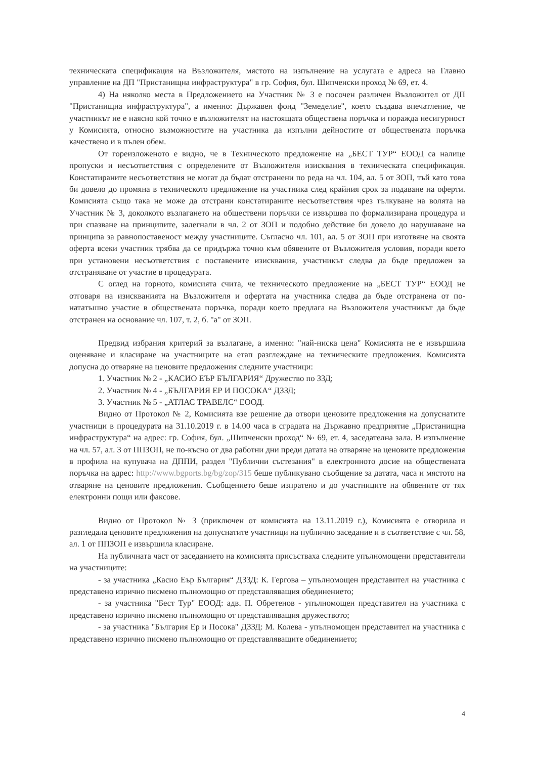техническата спецификация на Възложителя, мястото на изпълнение на услугата е адреса на Главно управление на ДП "Пристанищна инфраструктура" в гр. София, бул. Шипченски проход № 69, ет. 4.
4) На няколко места в Предложението на Участник № 3 е посочен различен Възложител от ДП "Пристанищна инфраструктура", а именно: Държавен фонд "Земеделие", което създава впечатление, че участникът не е наясно кой точно е възложителят на настоящата обществена поръчка и поражда несигурност у Комисията, относно възможностите на участника да изпълни дейностите от обществената поръчка качествено и в пълен обем.
От гореизложеното е видно, че в Техническото предложение на „БЕСТ ТУР“ ЕООД са налице пропуски и несъответствия с определените от Възложителя изисквания в техническата спецификация. Констатираните несъответствия не могат да бъдат отстранени по реда на чл. 104, ал. 5 от ЗОП, тъй като това би довело до промяна в техническото предложение на участника след крайния срок за подаване на оферти. Комисията също така не може да отстрани констатираните несъответствия чрез тълкуване на волята на Участник № 3, доколкото възлагането на обществени поръчки се извършва по формализирана процедура и при спазване на принципите, залегнали в чл. 2 от ЗОП и подобно действие би довело до нарушаване на принципа за равнопоставеност между участниците. Съгласно чл. 101, ал. 5 от ЗОП при изготвяне на своята оферта всеки участник трябва да се придържа точно към обявените от Възложителя условия, поради което при установени несъответствия с поставените изисквания, участникът следва да бъде предложен за отстраняване от участие в процедурата.
С оглед на горното, комисията счита, че техническото предложение на „БЕСТ ТУР“ ЕООД не отговаря на изискванията на Възложителя и офертата на участника следва да бъде отстранена от по-нататъшно участие в обществената поръчка, поради което предлага на Възложителя участникът да бъде отстранен на основание чл. 107, т. 2, б. "а" от ЗОП.
Предвид избрания критерий за възлагане, а именно: "най-ниска цена" Комисията не е извършила оценяване и класиране на участниците на етап разглеждане на техническите предложения. Комисията допусна до отваряне на ценовите предложения следните участници:
1. Участник № 2 - „КАСИО ЕЪР БЪЛГАРИЯ“ Дружество по ЗЗД;
2. Участник № 4 - „БЪЛГАРИЯ ЕР И ПОСОКА“ ДЗЗД;
3. Участник № 5 - „АТЛАС ТРАВЕЛС“ ЕООД.
Видно от Протокол № 2, Комисията взе решение да отвори ценовите предложения на допуснатите участници в процедурата на 31.10.2019 г. в 14.00 часа в сградата на Държавно предприятие „Пристанищна инфраструктура“ на адрес: гр. София, бул. „Шипченски проход“ № 69, ет. 4, заседателна зала. В изпълнение на чл. 57, ал. 3 от ППЗОП, не по-късно от два работни дни преди датата на отваряне на ценовите предложения в профила на купувача на ДППИ, раздел "Публични състезания" в електронното досие на обществената поръчка на адрес: http://www.bgports.bg/bg/zop/315 беше публикувано съобщение за датата, часа и мястото на отваряне на ценовите предложения. Съобщението беше изпратено и до участниците на обявените от тях електронни пощи или факсове.
Видно от Протокол № 3 (приключен от комисията на 13.11.2019 г.), Комисията е отворила и разгледала ценовите предложения на допуснатите участници на публично заседание и в съответствие с чл. 58, ал. 1 от ППЗОП е извършила класиране.
На публичната част от заседанието на комисията присъстваха следните упълномощени представители на участниците:
- за участника „Касио Еър България“ ДЗЗД: К. Гергова – упълномощен представител на участника с представено изрично писмено пълномощно от представляващия обединението;
- за участника "Бест Тур" ЕООД: адв. П. Обретенов - упълномощен представител на участника с представено изрично писмено пълномощно от представляващия дружеството;
- за участника "България Ер и Посока" ДЗЗД: М. Колева - упълномощен представител на участника с представено изрично писмено пълномощно от представляващите обединението;
4